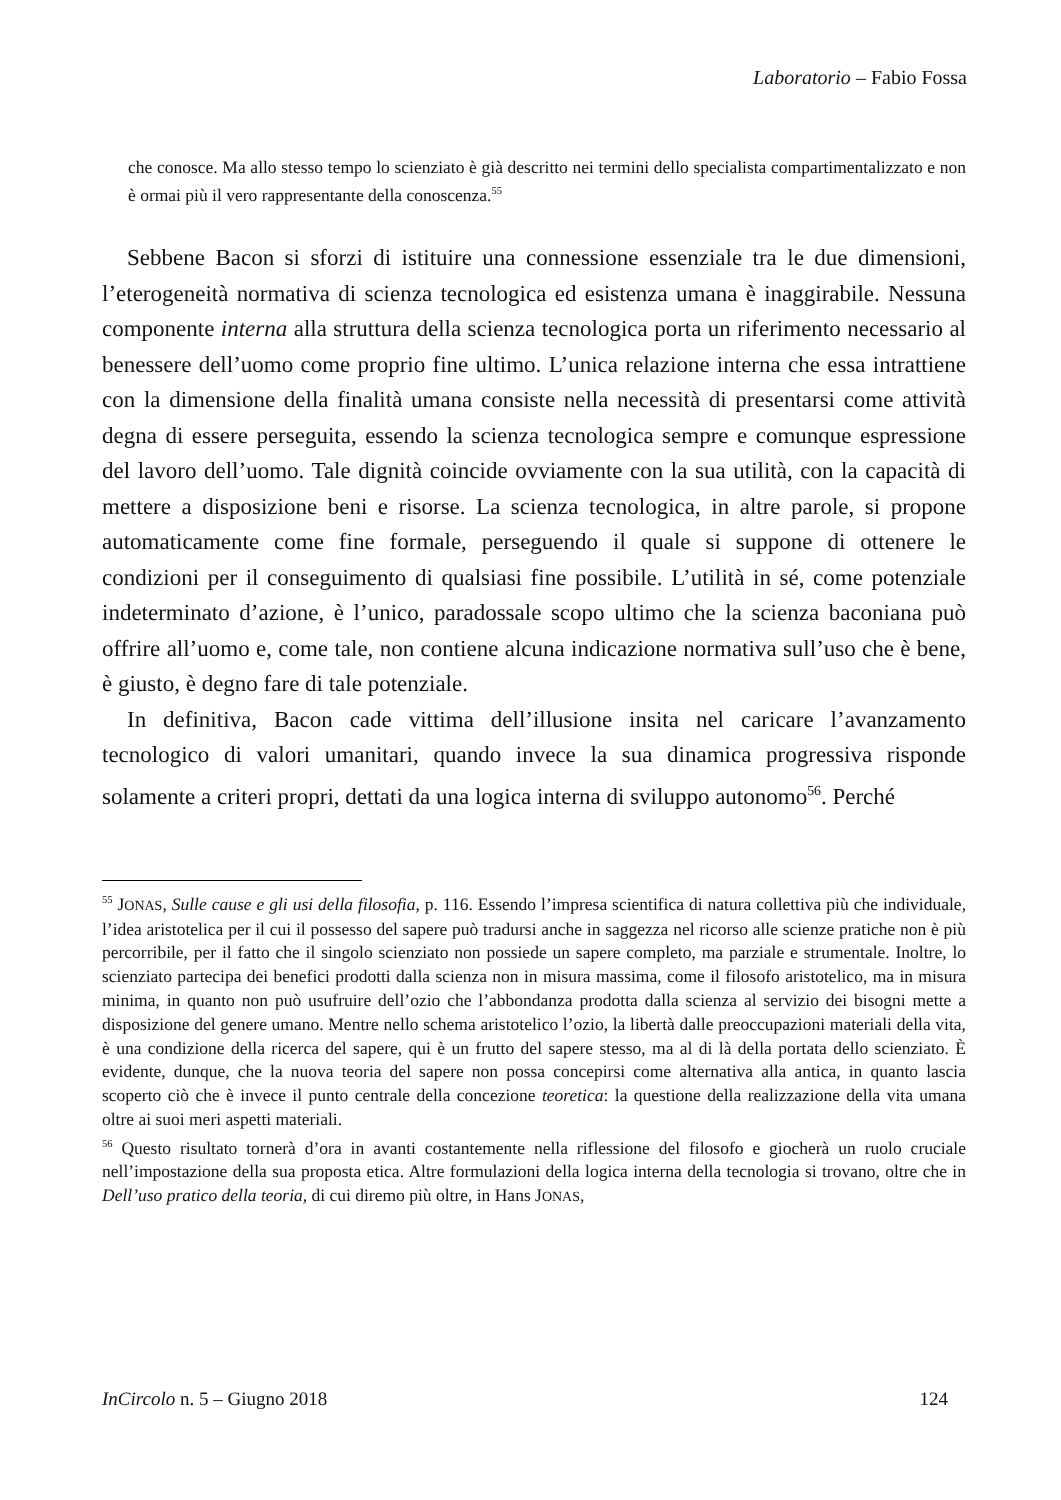Laboratorio – Fabio Fossa
che conosce. Ma allo stesso tempo lo scienziato è già descritto nei termini dello specialista compartimentalizzato e non è ormai più il vero rappresentante della conoscenza.<sup>55</sup>
Sebbene Bacon si sforzi di istituire una connessione essenziale tra le due dimensioni, l’eterogeneità normativa di scienza tecnologica ed esistenza umana è inaggirabile. Nessuna componente interna alla struttura della scienza tecnologica porta un riferimento necessario al benessere dell’uomo come proprio fine ultimo. L’unica relazione interna che essa intrattiene con la dimensione della finalità umana consiste nella necessità di presentarsi come attività degna di essere perseguita, essendo la scienza tecnologica sempre e comunque espressione del lavoro dell’uomo. Tale dignità coincide ovviamente con la sua utilità, con la capacità di mettere a disposizione beni e risorse. La scienza tecnologica, in altre parole, si propone automaticamente come fine formale, perseguendo il quale si suppone di ottenere le condizioni per il conseguimento di qualsiasi fine possibile. L’utilità in sé, come potenziale indeterminato d’azione, è l’unico, paradossale scopo ultimo che la scienza baconiana può offrire all’uomo e, come tale, non contiene alcuna indicazione normativa sull’uso che è bene, è giusto, è degno fare di tale potenziale.
In definitiva, Bacon cade vittima dell’illusione insita nel caricare l’avanzamento tecnologico di valori umanitari, quando invece la sua dinamica progressiva risponde solamente a criteri propri, dettati da una logica interna di sviluppo autonomo<sup>56</sup>. Perché
<sup>55</sup> JONAS, Sulle cause e gli usi della filosofia, p. 116. Essendo l’impresa scientifica di natura collettiva più che individuale, l’idea aristotelica per il cui il possesso del sapere può tradursi anche in saggezza nel ricorso alle scienze pratiche non è più percorribile, per il fatto che il singolo scienziato non possiede un sapere completo, ma parziale e strumentale. Inoltre, lo scienziato partecipa dei benefici prodotti dalla scienza non in misura massima, come il filosofo aristotelico, ma in misura minima, in quanto non può usufruire dell’ozio che l’abbondanza prodotta dalla scienza al servizio dei bisogni mette a disposizione del genere umano. Mentre nello schema aristotelico l’ozio, la libertà dalle preoccupazioni materiali della vita, è una condizione della ricerca del sapere, qui è un frutto del sapere stesso, ma al di là della portata dello scienziato. È evidente, dunque, che la nuova teoria del sapere non possa concepirsi come alternativa alla antica, in quanto lascia scoperto ciò che è invece il punto centrale della concezione teoretica: la questione della realizzazione della vita umana oltre ai suoi meri aspetti materiali.
<sup>56</sup> Questo risultato tornerà d’ora in avanti costantemente nella riflessione del filosofo e giocherà un ruolo cruciale nell’impostazione della sua proposta etica. Altre formulazioni della logica interna della tecnologia si trovano, oltre che in Dell’uso pratico della teoria, di cui diremo più oltre, in Hans JONAS,
InCircolo n. 5 – Giugno 2018 124